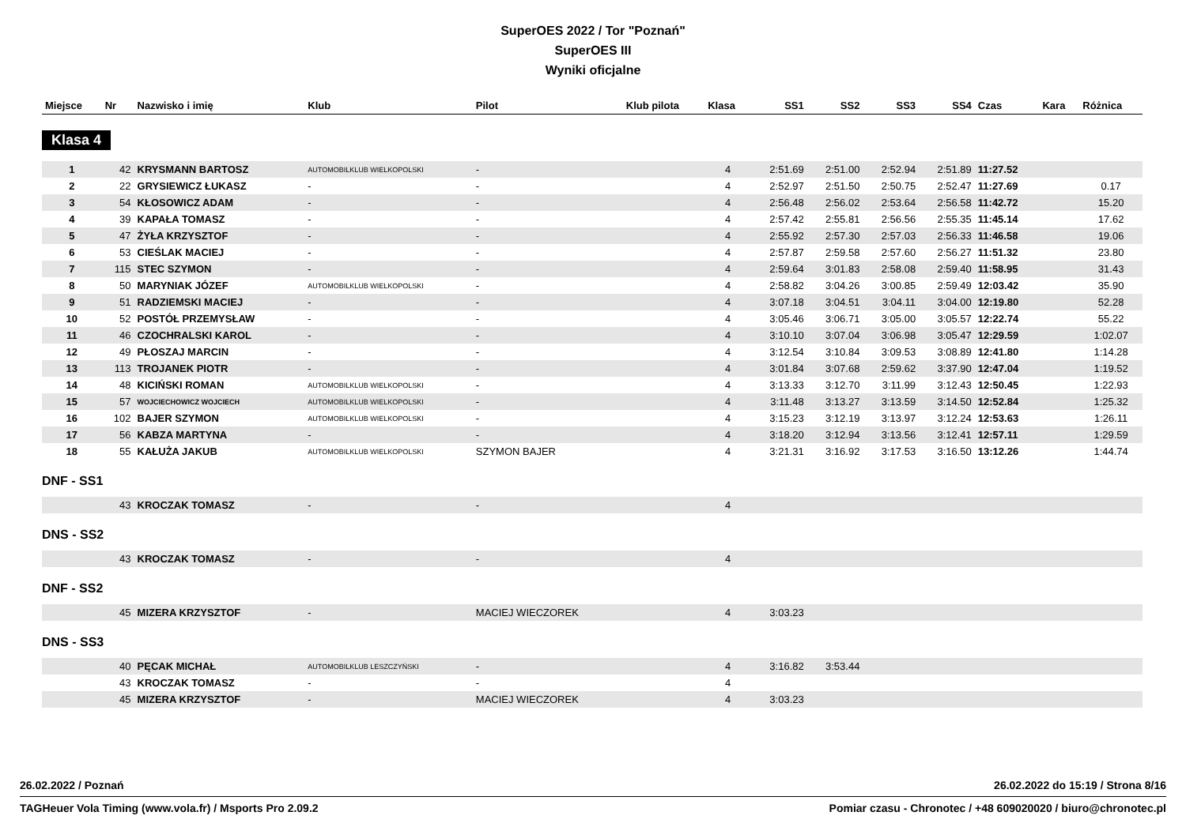SuperOES 2022 / Tor "Poznań"
SuperOES III
Wyniki oficjalne
| Miejsce | Nr | Nazwisko i imię | Klub | Pilot | Klub pilota | Klasa | SS1 | SS2 | SS3 | SS4 | Czas | Kara | Różnica |
| --- | --- | --- | --- | --- | --- | --- | --- | --- | --- | --- | --- | --- | --- |
| Klasa 4 | | | | | | | | | | | | | |
| 1 | 42 | KRYSMANN BARTOSZ | AUTOMOBILKLUB WIELKOPOLSKI | - | | 4 | 2:51.69 | 2:51.00 | 2:52.94 | 2:51.89 | 11:27.52 | | |
| 2 | 22 | GRYSIEWICZ ŁUKASZ | - | - | | 4 | 2:52.97 | 2:51.50 | 2:50.75 | 2:52.47 | 11:27.69 | | 0.17 |
| 3 | 54 | KŁOSOWICZ ADAM | - | - | | 4 | 2:56.48 | 2:56.02 | 2:53.64 | 2:56.58 | 11:42.72 | | 15.20 |
| 4 | 39 | KAPAŁA TOMASZ | - | - | | 4 | 2:57.42 | 2:55.81 | 2:56.56 | 2:55.35 | 11:45.14 | | 17.62 |
| 5 | 47 | ŻYŁA KRZYSZTOF | - | - | | 4 | 2:55.92 | 2:57.30 | 2:57.03 | 2:56.33 | 11:46.58 | | 19.06 |
| 6 | 53 | CIEŚLAK MACIEJ | - | - | | 4 | 2:57.87 | 2:59.58 | 2:57.60 | 2:56.27 | 11:51.32 | | 23.80 |
| 7 | 115 | STEC SZYMON | - | - | | 4 | 2:59.64 | 3:01.83 | 2:58.08 | 2:59.40 | 11:58.95 | | 31.43 |
| 8 | 50 | MARYNIAK JÓZEF | AUTOMOBILKLUB WIELKOPOLSKI | - | | 4 | 2:58.82 | 3:04.26 | 3:00.85 | 2:59.49 | 12:03.42 | | 35.90 |
| 9 | 51 | RADZIEMSKI MACIEJ | - | - | | 4 | 3:07.18 | 3:04.51 | 3:04.11 | 3:04.00 | 12:19.80 | | 52.28 |
| 10 | 52 | POSTÓŁ PRZEMYSŁAW | - | - | | 4 | 3:05.46 | 3:06.71 | 3:05.00 | 3:05.57 | 12:22.74 | | 55.22 |
| 11 | 46 | CZOCHRALSKI KAROL | - | - | | 4 | 3:10.10 | 3:07.04 | 3:06.98 | 3:05.47 | 12:29.59 | | 1:02.07 |
| 12 | 49 | PŁOSZAJ MARCIN | - | - | | 4 | 3:12.54 | 3:10.84 | 3:09.53 | 3:08.89 | 12:41.80 | | 1:14.28 |
| 13 | 113 | TROJANEK PIOTR | - | - | | 4 | 3:01.84 | 3:07.68 | 2:59.62 | 3:37.90 | 12:47.04 | | 1:19.52 |
| 14 | 48 | KICIŃSKI ROMAN | AUTOMOBILKLUB WIELKOPOLSKI | - | | 4 | 3:13.33 | 3:12.70 | 3:11.99 | 3:12.43 | 12:50.45 | | 1:22.93 |
| 15 | 57 | WOJCIECHOWICZ WOJCIECH | AUTOMOBILKLUB WIELKOPOLSKI | - | | 4 | 3:11.48 | 3:13.27 | 3:13.59 | 3:14.50 | 12:52.84 | | 1:25.32 |
| 16 | 102 | BAJER SZYMON | AUTOMOBILKLUB WIELKOPOLSKI | - | | 4 | 3:15.23 | 3:12.19 | 3:13.97 | 3:12.24 | 12:53.63 | | 1:26.11 |
| 17 | 56 | KABZA MARTYNA | - | - | | 4 | 3:18.20 | 3:12.94 | 3:13.56 | 3:12.41 | 12:57.11 | | 1:29.59 |
| 18 | 55 | KAŁUŻA JAKUB | AUTOMOBILKLUB WIELKOPOLSKI | SZYMON BAJER | | 4 | 3:21.31 | 3:16.92 | 3:17.53 | 3:16.50 | 13:12.26 | | 1:44.74 |
| DNF - SS1 | | | | | | | | | | | | | |
| | 43 | KROCZAK TOMASZ | - | - | | 4 | | | | | | | |
| DNS - SS2 | | | | | | | | | | | | | |
| | 43 | KROCZAK TOMASZ | - | - | | 4 | | | | | | | |
| DNF - SS2 | | | | | | | | | | | | | |
| | 45 | MIZERA KRZYSZTOF | - | MACIEJ WIECZOREK | | 4 | 3:03.23 | | | | | | |
| DNS - SS3 | | | | | | | | | | | | | |
| | 40 | PĘCAK MICHAŁ | AUTOMOBILKLUB LESZCZYŃSKI | - | | 4 | 3:16.82 | 3:53.44 | | | | | |
| | 43 | KROCZAK TOMASZ | - | - | | 4 | | | | | | | |
| | 45 | MIZERA KRZYSZTOF | - | MACIEJ WIECZOREK | | 4 | 3:03.23 | | | | | | |
26.02.2022 / Poznań 26.02.2022 do 15:19 / Strona 8/16
TAGHeuer Vola Timing (www.vola.fr) / Msports Pro 2.09.2 Pomiar czasu - Chronotec / +48 609020020 / biuro@chronotec.pl